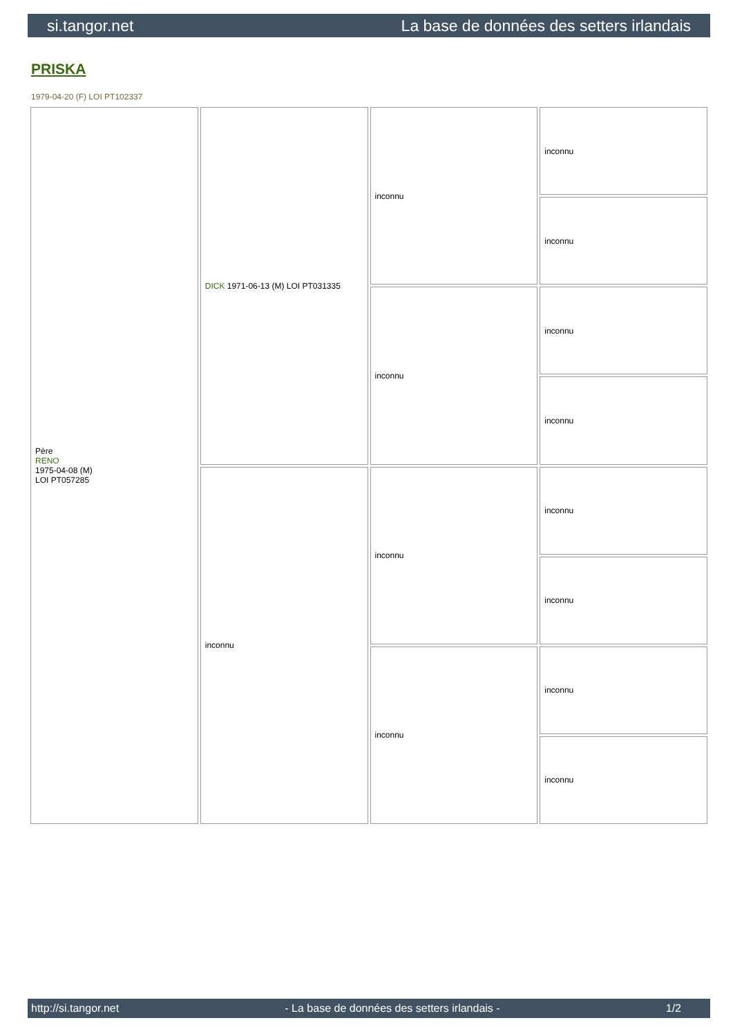si.tangor.net La base de données des setters irlandais
PRISKA
1979-04-20 (F) LOI PT102337
| Père RENO 1975-04-08 (M) LOI PT057285 | DICK 1971-06-13 (M) LOI PT031335 | inconnu | inconnu |
| | | | inconnu |
| | | inconnu | inconnu |
| | | | inconnu |
| | inconnu | inconnu | inconnu |
| | | | inconnu |
| | | inconnu | inconnu |
| | | | inconnu |
http://si.tangor.net - La base de données des setters irlandais - 1/2